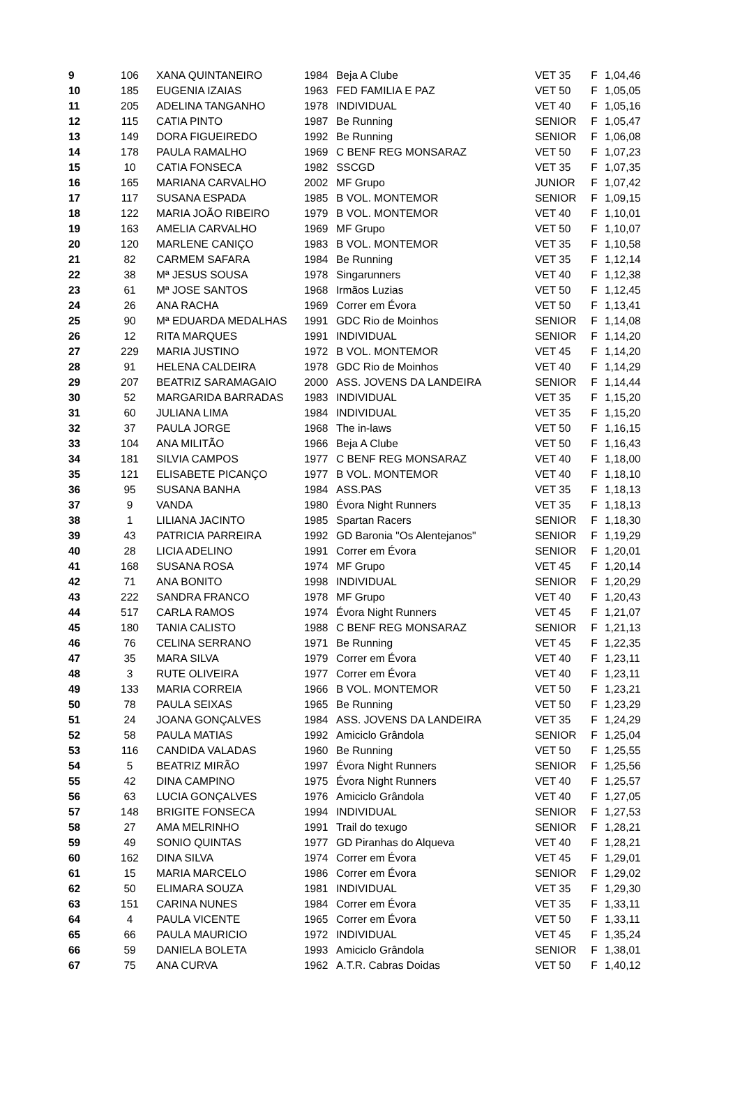| 9 | 106 | XANA QUINTANEIRO | 1984 | Beja A Clube | VET 35 | F | 1,04,46 |
| 10 | 185 | EUGENIA IZAIAS | 1963 | FED FAMILIA E PAZ | VET 50 | F | 1,05,05 |
| 11 | 205 | ADELINA TANGANHO | 1978 | INDIVIDUAL | VET 40 | F | 1,05,16 |
| 12 | 115 | CATIA PINTO | 1987 | Be Running | SENIOR | F | 1,05,47 |
| 13 | 149 | DORA FIGUEIREDO | 1992 | Be Running | SENIOR | F | 1,06,08 |
| 14 | 178 | PAULA RAMALHO | 1969 | C BENF REG MONSARAZ | VET 50 | F | 1,07,23 |
| 15 | 10 | CATIA FONSECA | 1982 | SSCGD | VET 35 | F | 1,07,35 |
| 16 | 165 | MARIANA CARVALHO | 2002 | MF Grupo | JUNIOR | F | 1,07,42 |
| 17 | 117 | SUSANA ESPADA | 1985 | B VOL. MONTEMOR | SENIOR | F | 1,09,15 |
| 18 | 122 | MARIA JOÃO RIBEIRO | 1979 | B VOL. MONTEMOR | VET 40 | F | 1,10,01 |
| 19 | 163 | AMELIA CARVALHO | 1969 | MF Grupo | VET 50 | F | 1,10,07 |
| 20 | 120 | MARLENE CANIÇO | 1983 | B VOL. MONTEMOR | VET 35 | F | 1,10,58 |
| 21 | 82 | CARMEM SAFARA | 1984 | Be Running | VET 35 | F | 1,12,14 |
| 22 | 38 | Mª JESUS SOUSA | 1978 | Singarunners | VET 40 | F | 1,12,38 |
| 23 | 61 | Mª JOSE SANTOS | 1968 | Irmãos Luzias | VET 50 | F | 1,12,45 |
| 24 | 26 | ANA RACHA | 1969 | Correr em Évora | VET 50 | F | 1,13,41 |
| 25 | 90 | Mª EDUARDA MEDALHAS | 1991 | GDC Rio de Moinhos | SENIOR | F | 1,14,08 |
| 26 | 12 | RITA MARQUES | 1991 | INDIVIDUAL | SENIOR | F | 1,14,20 |
| 27 | 229 | MARIA JUSTINO | 1972 | B VOL. MONTEMOR | VET 45 | F | 1,14,20 |
| 28 | 91 | HELENA CALDEIRA | 1978 | GDC Rio de Moinhos | VET 40 | F | 1,14,29 |
| 29 | 207 | BEATRIZ SARAMAGAIO | 2000 | ASS. JOVENS DA LANDEIRA | SENIOR | F | 1,14,44 |
| 30 | 52 | MARGARIDA BARRADAS | 1983 | INDIVIDUAL | VET 35 | F | 1,15,20 |
| 31 | 60 | JULIANA LIMA | 1984 | INDIVIDUAL | VET 35 | F | 1,15,20 |
| 32 | 37 | PAULA JORGE | 1968 | The in-laws | VET 50 | F | 1,16,15 |
| 33 | 104 | ANA MILITÃO | 1966 | Beja A Clube | VET 50 | F | 1,16,43 |
| 34 | 181 | SILVIA CAMPOS | 1977 | C BENF REG MONSARAZ | VET 40 | F | 1,18,00 |
| 35 | 121 | ELISABETE PICANÇO | 1977 | B VOL. MONTEMOR | VET 40 | F | 1,18,10 |
| 36 | 95 | SUSANA BANHA | 1984 | ASS.PAS | VET 35 | F | 1,18,13 |
| 37 | 9 | VANDA | 1980 | Évora Night Runners | VET 35 | F | 1,18,13 |
| 38 | 1 | LILIANA JACINTO | 1985 | Spartan Racers | SENIOR | F | 1,18,30 |
| 39 | 43 | PATRICIA PARREIRA | 1992 | GD Baronia "Os Alentejanos" | SENIOR | F | 1,19,29 |
| 40 | 28 | LICIA ADELINO | 1991 | Correr em Évora | SENIOR | F | 1,20,01 |
| 41 | 168 | SUSANA ROSA | 1974 | MF Grupo | VET 45 | F | 1,20,14 |
| 42 | 71 | ANA BONITO | 1998 | INDIVIDUAL | SENIOR | F | 1,20,29 |
| 43 | 222 | SANDRA FRANCO | 1978 | MF Grupo | VET 40 | F | 1,20,43 |
| 44 | 517 | CARLA RAMOS | 1974 | Évora Night Runners | VET 45 | F | 1,21,07 |
| 45 | 180 | TANIA CALISTO | 1988 | C BENF REG MONSARAZ | SENIOR | F | 1,21,13 |
| 46 | 76 | CELINA SERRANO | 1971 | Be Running | VET 45 | F | 1,22,35 |
| 47 | 35 | MARA SILVA | 1979 | Correr em Évora | VET 40 | F | 1,23,11 |
| 48 | 3 | RUTE OLIVEIRA | 1977 | Correr em Évora | VET 40 | F | 1,23,11 |
| 49 | 133 | MARIA CORREIA | 1966 | B VOL. MONTEMOR | VET 50 | F | 1,23,21 |
| 50 | 78 | PAULA SEIXAS | 1965 | Be Running | VET 50 | F | 1,23,29 |
| 51 | 24 | JOANA GONÇALVES | 1984 | ASS. JOVENS DA LANDEIRA | VET 35 | F | 1,24,29 |
| 52 | 58 | PAULA MATIAS | 1992 | Amiciclo Grândola | SENIOR | F | 1,25,04 |
| 53 | 116 | CANDIDA VALADAS | 1960 | Be Running | VET 50 | F | 1,25,55 |
| 54 | 5 | BEATRIZ MIRÃO | 1997 | Évora Night Runners | SENIOR | F | 1,25,56 |
| 55 | 42 | DINA CAMPINO | 1975 | Évora Night Runners | VET 40 | F | 1,25,57 |
| 56 | 63 | LUCIA GONÇALVES | 1976 | Amiciclo Grândola | VET 40 | F | 1,27,05 |
| 57 | 148 | BRIGITE FONSECA | 1994 | INDIVIDUAL | SENIOR | F | 1,27,53 |
| 58 | 27 | AMA MELRINHO | 1991 | Trail do texugo | SENIOR | F | 1,28,21 |
| 59 | 49 | SONIO QUINTAS | 1977 | GD Piranhas do Alqueva | VET 40 | F | 1,28,21 |
| 60 | 162 | DINA SILVA | 1974 | Correr em Évora | VET 45 | F | 1,29,01 |
| 61 | 15 | MARIA MARCELO | 1986 | Correr em Évora | SENIOR | F | 1,29,02 |
| 62 | 50 | ELIMARA SOUZA | 1981 | INDIVIDUAL | VET 35 | F | 1,29,30 |
| 63 | 151 | CARINA NUNES | 1984 | Correr em Évora | VET 35 | F | 1,33,11 |
| 64 | 4 | PAULA VICENTE | 1965 | Correr em Évora | VET 50 | F | 1,33,11 |
| 65 | 66 | PAULA MAURICIO | 1972 | INDIVIDUAL | VET 45 | F | 1,35,24 |
| 66 | 59 | DANIELA BOLETA | 1993 | Amiciclo Grândola | SENIOR | F | 1,38,01 |
| 67 | 75 | ANA CURVA | 1962 | A.T.R. Cabras Doidas | VET 50 | F | 1,40,12 |